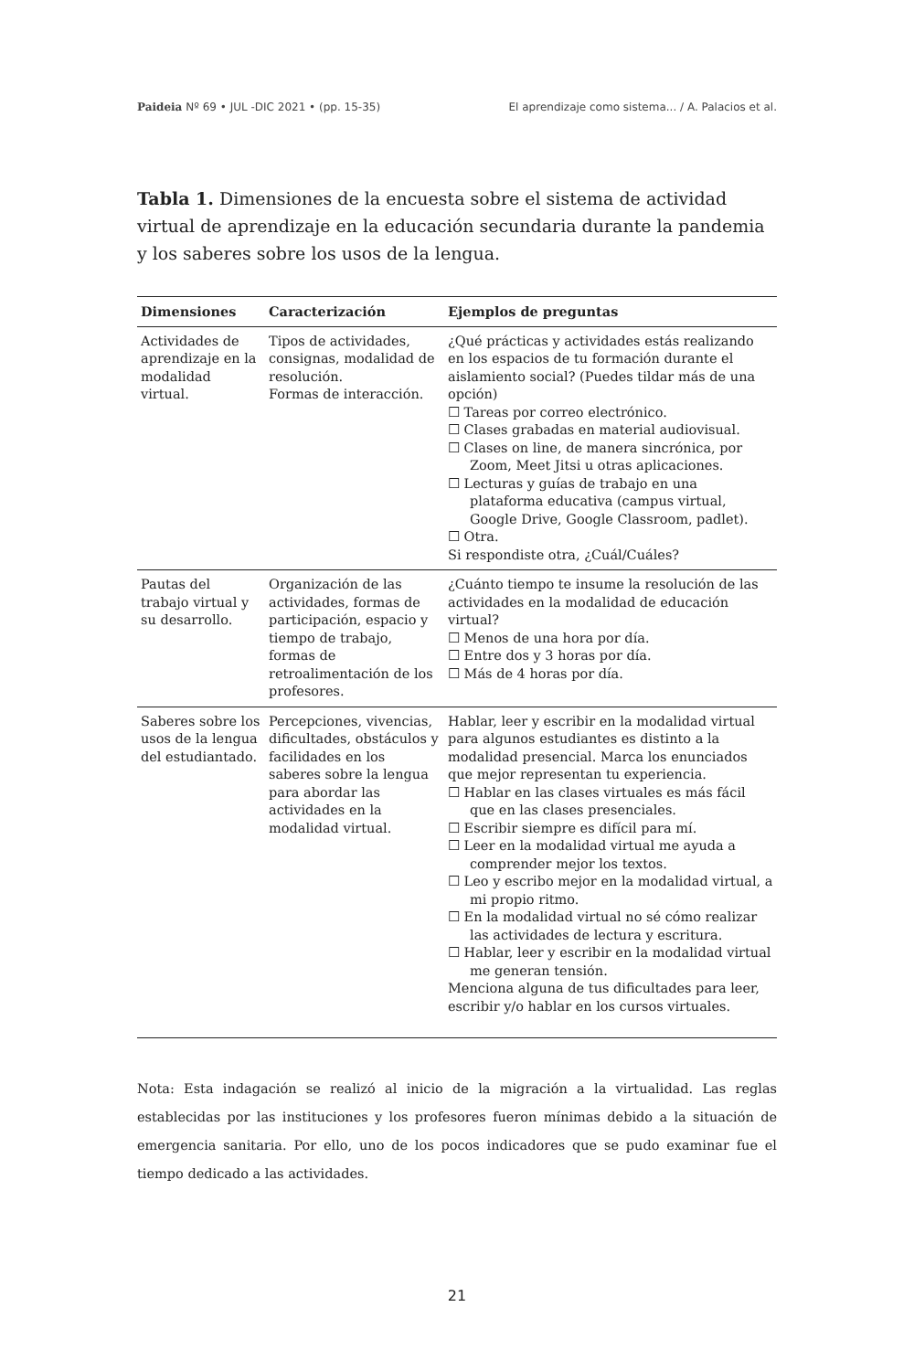Paideia Nº 69 • JUL -DIC 2021 • (pp. 15-35) El aprendizaje como sistema... / A. Palacios et al.
Tabla 1. Dimensiones de la encuesta sobre el sistema de actividad virtual de aprendizaje en la educación secundaria durante la pandemia y los saberes sobre los usos de la lengua.
| Dimensiones | Caracterización | Ejemplos de preguntas |
| --- | --- | --- |
| Actividades de aprendizaje en la modalidad virtual. | Tipos de actividades, consignas, modalidad de resolución. Formas de interacción. | ¿Qué prácticas y actividades estás realizando en los espacios de tu formación durante el aislamiento social? (Puedes tildar más de una opción) ☐ Tareas por correo electrónico. ☐ Clases grabadas en material audiovisual. ☐ Clases on line, de manera sincrónica, por Zoom, Meet Jitsi u otras aplicaciones. ☐ Lecturas y guías de trabajo en una plataforma educativa (campus virtual, Google Drive, Google Classroom, padlet). ☐ Otra. Si respondiste otra, ¿Cuál/Cuáles? |
| Pautas del trabajo virtual y su desarrollo. | Organización de las actividades, formas de participación, espacio y tiempo de trabajo, formas de retroalimentación de los profesores. | ¿Cuánto tiempo te insume la resolución de las actividades en la modalidad de educación virtual? ☐ Menos de una hora por día. ☐ Entre dos y 3 horas por día. ☐ Más de 4 horas por día. |
| Saberes sobre los usos de la lengua del estudiantado. | Percepciones, vivencias, dificultades, obstáculos y facilidades en los saberes sobre la lengua para abordar las actividades en la modalidad virtual. | Hablar, leer y escribir en la modalidad virtual para algunos estudiantes es distinto a la modalidad presencial. Marca los enunciados que mejor representan tu experiencia. ☐ Hablar en las clases virtuales es más fácil que en las clases presenciales. ☐ Escribir siempre es difícil para mí. ☐ Leer en la modalidad virtual me ayuda a comprender mejor los textos. ☐ Leo y escribo mejor en la modalidad virtual, a mi propio ritmo. ☐ En la modalidad virtual no sé cómo realizar las actividades de lectura y escritura. ☐ Hablar, leer y escribir en la modalidad virtual me generan tensión. Menciona alguna de tus dificultades para leer, escribir y/o hablar en los cursos virtuales. |
Nota: Esta indagación se realizó al inicio de la migración a la virtualidad. Las reglas establecidas por las instituciones y los profesores fueron mínimas debido a la situación de emergencia sanitaria. Por ello, uno de los pocos indicadores que se pudo examinar fue el tiempo dedicado a las actividades.
21